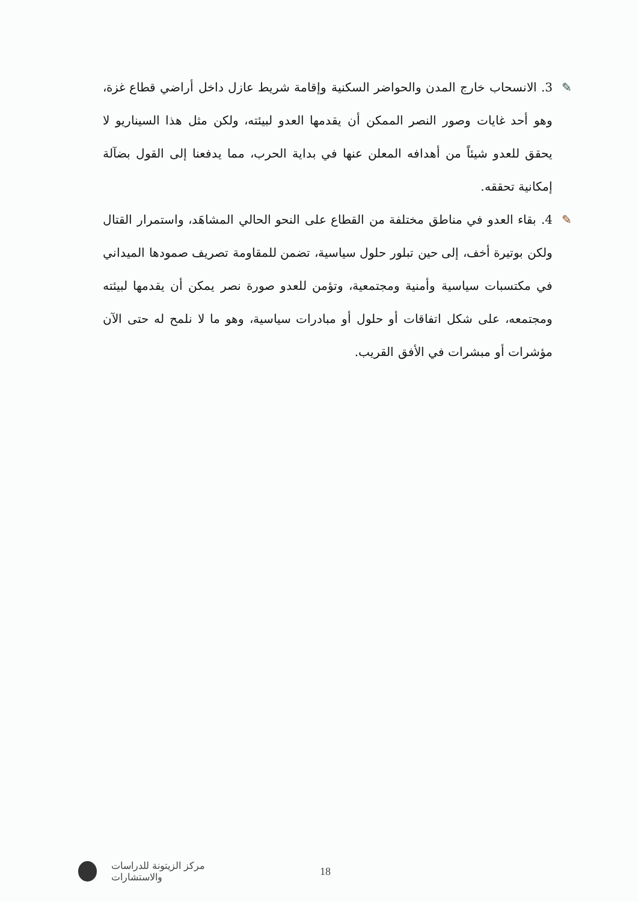✎ 3. الانسحاب خارج المدن والحواضر السكنية وإقامة شريط عازل داخل أراضي قطاع غزة، وهو أحد غايات وصور النصر الممكن أن يقدمها العدو لبيئته، ولكن مثل هذا السيناريو لا يحقق للعدو شيئاً من أهدافه المعلن عنها في بداية الحرب، مما يدفعنا إلى القول بضآلة إمكانية تحققه.
✎ 4. بقاء العدو في مناطق مختلفة من القطاع على النحو الحالي المشاهَد، واستمرار القتال ولكن بوتيرة أخف، إلى حين تبلور حلول سياسية، تضمن للمقاومة تصريف صمودها الميداني في مكتسبات سياسية وأمنية ومجتمعية، وتؤمن للعدو صورة نصر يمكن أن يقدمها لبيئته ومجتمعه، على شكل اتفاقات أو حلول أو مبادرات سياسية، وهو ما لا نلمح له حتى الآن مؤشرات أو مبشرات في الأفق القريب.
مركز الزيتونة للدراسات والاستشارات 18